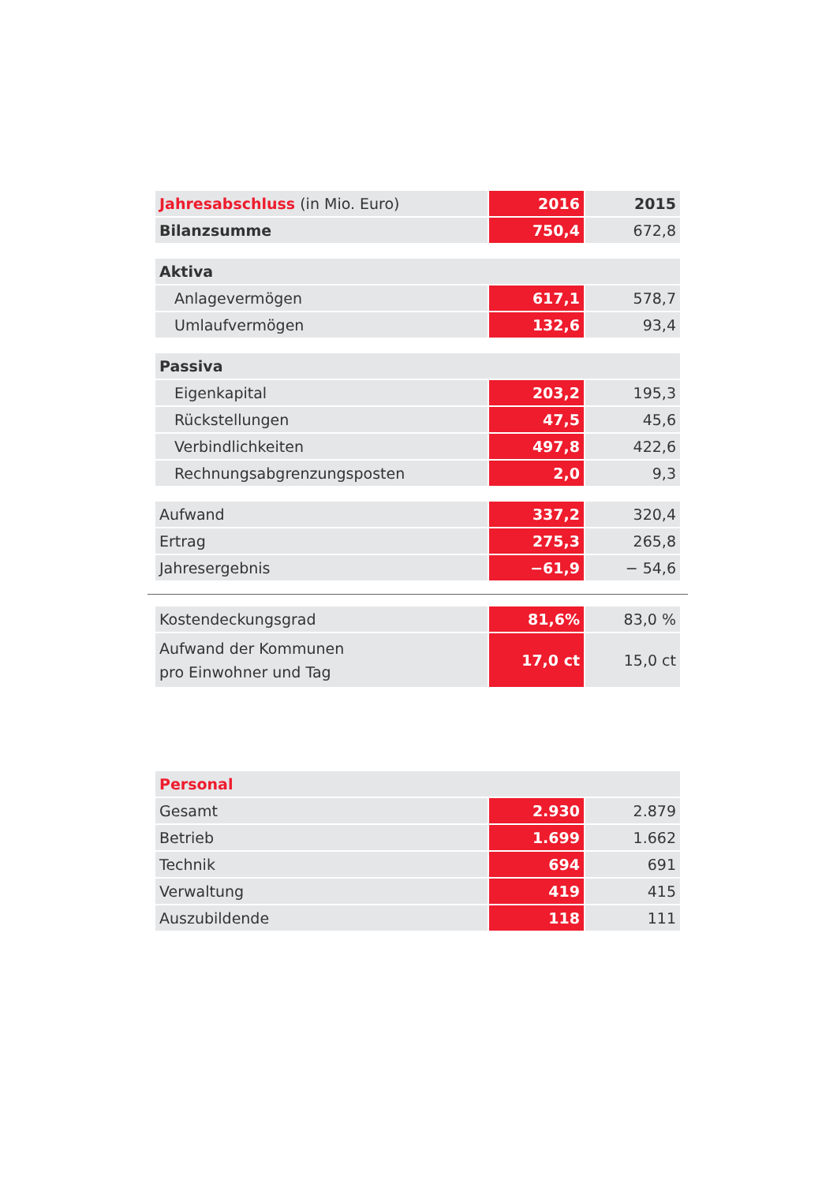| Jahresabschluss (in Mio. Euro) | 2016 | 2015 |
| --- | --- | --- |
| Bilanzsumme | 750,4 | 672,8 |
| Aktiva | | |
| Anlagevermögen | 617,1 | 578,7 |
| Umlaufvermögen | 132,6 | 93,4 |
| Passiva | | |
| Eigenkapital | 203,2 | 195,3 |
| Rückstellungen | 47,5 | 45,6 |
| Verbindlichkeiten | 497,8 | 422,6 |
| Rechnungsabgrenzungsposten | 2,0 | 9,3 |
| Aufwand | 337,2 | 320,4 |
| Ertrag | 275,3 | 265,8 |
| Jahresergebnis | −61,9 | − 54,6 |
| Kostendeckungsgrad | 81,6% | 83,0 % |
| Aufwand der Kommunen pro Einwohner und Tag | 17,0 ct | 15,0 ct |
| Personal | | |
| Gesamt | 2.930 | 2.879 |
| Betrieb | 1.699 | 1.662 |
| Technik | 694 | 691 |
| Verwaltung | 419 | 415 |
| Auszubildende | 118 | 111 |